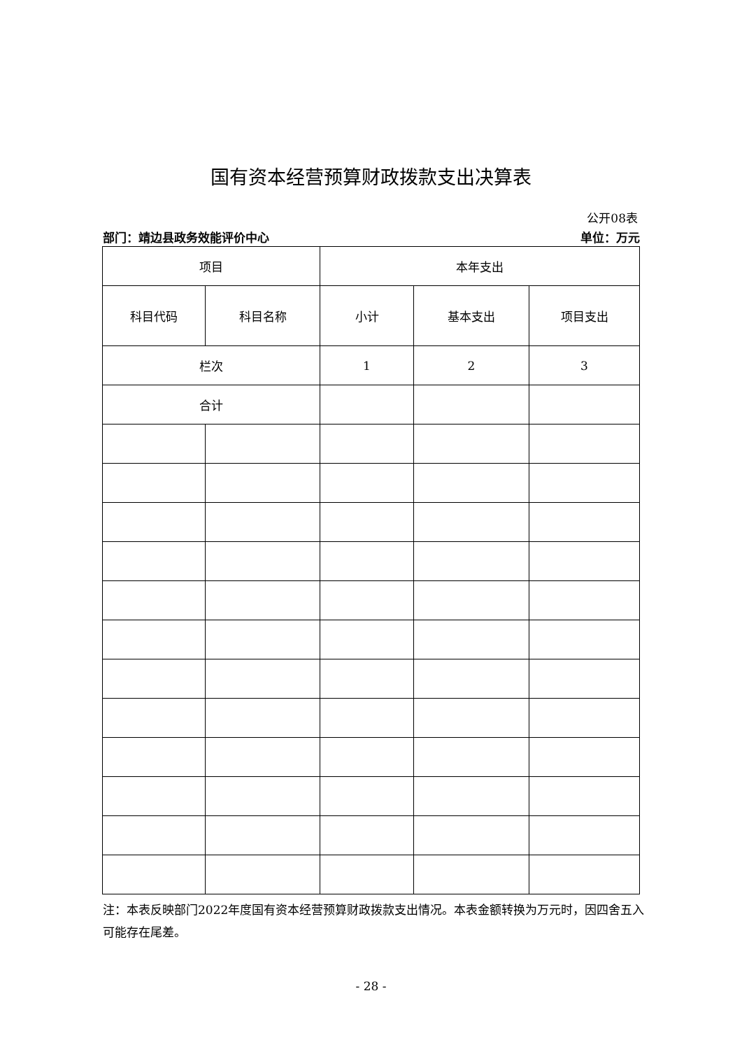国有资本经营预算财政拨款支出决算表
公开08表
部门：靖边县政务效能评价中心 单位：万元
| 项目 | | 本年支出 | | |
| --- | --- | --- | --- | --- |
| 科目代码 | 科目名称 | 小计 | 基本支出 | 项目支出 |
| 栏次 | | 1 | 2 | 3 |
| 合计 | | | | |
注：本表反映部门2022年度国有资本经营预算财政拨款支出情况。本表金额转换为万元时，因四舍五入可能存在尾差。
- 28 -